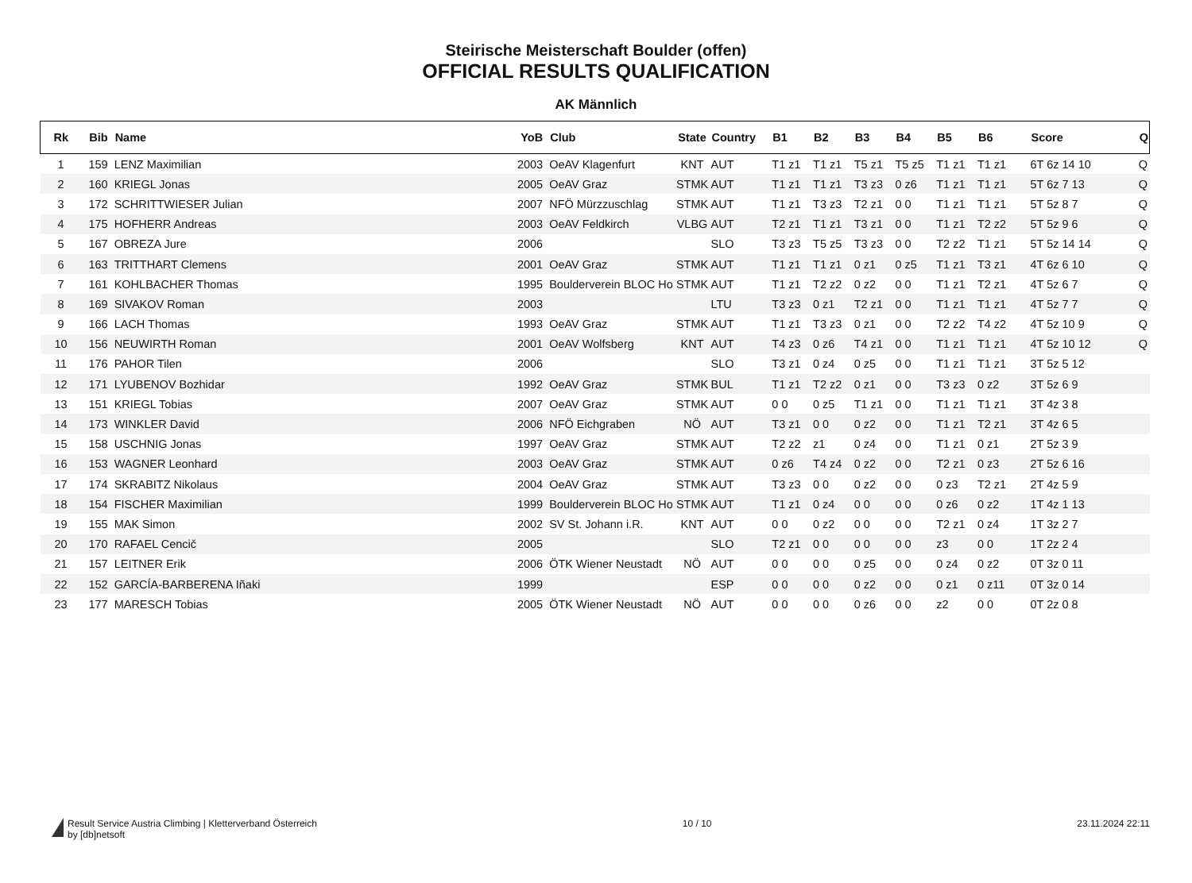Steirische Meisterschaft Boulder (offen)
OFFICIAL RESULTS QUALIFICATION
AK Männlich
| Rk | Bib | Name | YoB | Club | State | Country | B1 | B2 | B3 | B4 | B5 | B6 | Score | Q |
| --- | --- | --- | --- | --- | --- | --- | --- | --- | --- | --- | --- | --- | --- | --- |
| 1 | 159 | LENZ Maximilian | 2003 | OeAV Klagenfurt | KNT | AUT | T1 z1 | T1 z1 | T5 z1 | T5 z5 | T1 z1 | T1 z1 | 6T 6z 14 10 | Q |
| 2 | 160 | KRIEGL Jonas | 2005 | OeAV Graz | STMK | AUT | T1 z1 | T1 z1 | T3 z3 | 0 z6 | T1 z1 | T1 z1 | 5T 6z 7 13 | Q |
| 3 | 172 | SCHRITTWIESER Julian | 2007 | NFÖ Mürzzuschlag | STMK | AUT | T1 z1 | T3 z3 | T2 z1 | 0 0 | T1 z1 | T1 z1 | 5T 5z 8 7 | Q |
| 4 | 175 | HOFHERR Andreas | 2003 | OeAV Feldkirch | VLBG | AUT | T2 z1 | T1 z1 | T3 z1 | 0 0 | T1 z1 | T2 z2 | 5T 5z 9 6 | Q |
| 5 | 167 | OBREZA Jure | 2006 | | | SLO | T3 z3 | T5 z5 | T3 z3 | 0 0 | T2 z2 | T1 z1 | 5T 5z 14 14 | Q |
| 6 | 163 | TRITTHART Clemens | 2001 | OeAV Graz | STMK | AUT | T1 z1 | T1 z1 | 0 z1 | 0 z5 | T1 z1 | T3 z1 | 4T 6z 6 10 | Q |
| 7 | 161 | KOHLBACHER Thomas | 1995 | Boulderverein BLOC Ho | STMK | AUT | T1 z1 | T2 z2 | 0 z2 | 0 0 | T1 z1 | T2 z1 | 4T 5z 6 7 | Q |
| 8 | 169 | SIVAKOV Roman | 2003 | | | LTU | T3 z3 | 0 z1 | T2 z1 | 0 0 | T1 z1 | T1 z1 | 4T 5z 7 7 | Q |
| 9 | 166 | LACH Thomas | 1993 | OeAV Graz | STMK | AUT | T1 z1 | T3 z3 | 0 z1 | 0 0 | T2 z2 | T4 z2 | 4T 5z 10 9 | Q |
| 10 | 156 | NEUWIRTH Roman | 2001 | OeAV Wolfsberg | KNT | AUT | T4 z3 | 0 z6 | T4 z1 | 0 0 | T1 z1 | T1 z1 | 4T 5z 10 12 | Q |
| 11 | 176 | PAHOR Tilen | 2006 | | | SLO | T3 z1 | 0 z4 | 0 z5 | 0 0 | T1 z1 | T1 z1 | 3T 5z 5 12 | |
| 12 | 171 | LYUBENOV Bozhidar | 1992 | OeAV Graz | STMK | BUL | T1 z1 | T2 z2 | 0 z1 | 0 0 | T3 z3 | 0 z2 | 3T 5z 6 9 | |
| 13 | 151 | KRIEGL Tobias | 2007 | OeAV Graz | STMK | AUT | 0 0 | 0 z5 | T1 z1 | 0 0 | T1 z1 | T1 z1 | 3T 4z 3 8 | |
| 14 | 173 | WINKLER David | 2006 | NFÖ Eichgraben | NÖ | AUT | T3 z1 | 0 0 | 0 z2 | 0 0 | T1 z1 | T2 z1 | 3T 4z 6 5 | |
| 15 | 158 | USCHNIG Jonas | 1997 | OeAV Graz | STMK | AUT | T2 z2 | z1 | 0 z4 | 0 0 | T1 z1 | 0 z1 | 2T 5z 3 9 | |
| 16 | 153 | WAGNER Leonhard | 2003 | OeAV Graz | STMK | AUT | 0 z6 | T4 z4 | 0 z2 | 0 0 | T2 z1 | 0 z3 | 2T 5z 6 16 | |
| 17 | 174 | SKRABITZ Nikolaus | 2004 | OeAV Graz | STMK | AUT | T3 z3 | 0 0 | 0 z2 | 0 0 | 0 z3 | T2 z1 | 2T 4z 5 9 | |
| 18 | 154 | FISCHER Maximilian | 1999 | Boulderverein BLOC Ho | STMK | AUT | T1 z1 | 0 z4 | 0 0 | 0 0 | 0 z6 | 0 z2 | 1T 4z 1 13 | |
| 19 | 155 | MAK Simon | 2002 | SV St. Johann i.R. | KNT | AUT | 0 0 | 0 z2 | 0 0 | 0 0 | T2 z1 | 0 z4 | 1T 3z 2 7 | |
| 20 | 170 | RAFAEL Cencič | 2005 | | | SLO | T2 z1 | 0 0 | 0 0 | 0 0 | z3 | 0 0 | 1T 2z 2 4 | |
| 21 | 157 | LEITNER Erik | 2006 | ÖTK Wiener Neustadt | NÖ | AUT | 0 0 | 0 0 | 0 z5 | 0 0 | 0 z4 | 0 z2 | 0T 3z 0 11 | |
| 22 | 152 | GARCÍA-BARBERENA Iñaki | 1999 | | | ESP | 0 0 | 0 0 | 0 z2 | 0 0 | 0 z1 | 0 z11 | 0T 3z 0 14 | |
| 23 | 177 | MARESCH Tobias | 2005 | ÖTK Wiener Neustadt | NÖ | AUT | 0 0 | 0 0 | 0 z6 | 0 0 | z2 | 0 0 | 0T 2z 0 8 | |
Result Service Austria Climbing | Kletterverband Österreich
by [db]netsoft
10 / 10 23.11.2024 22:11